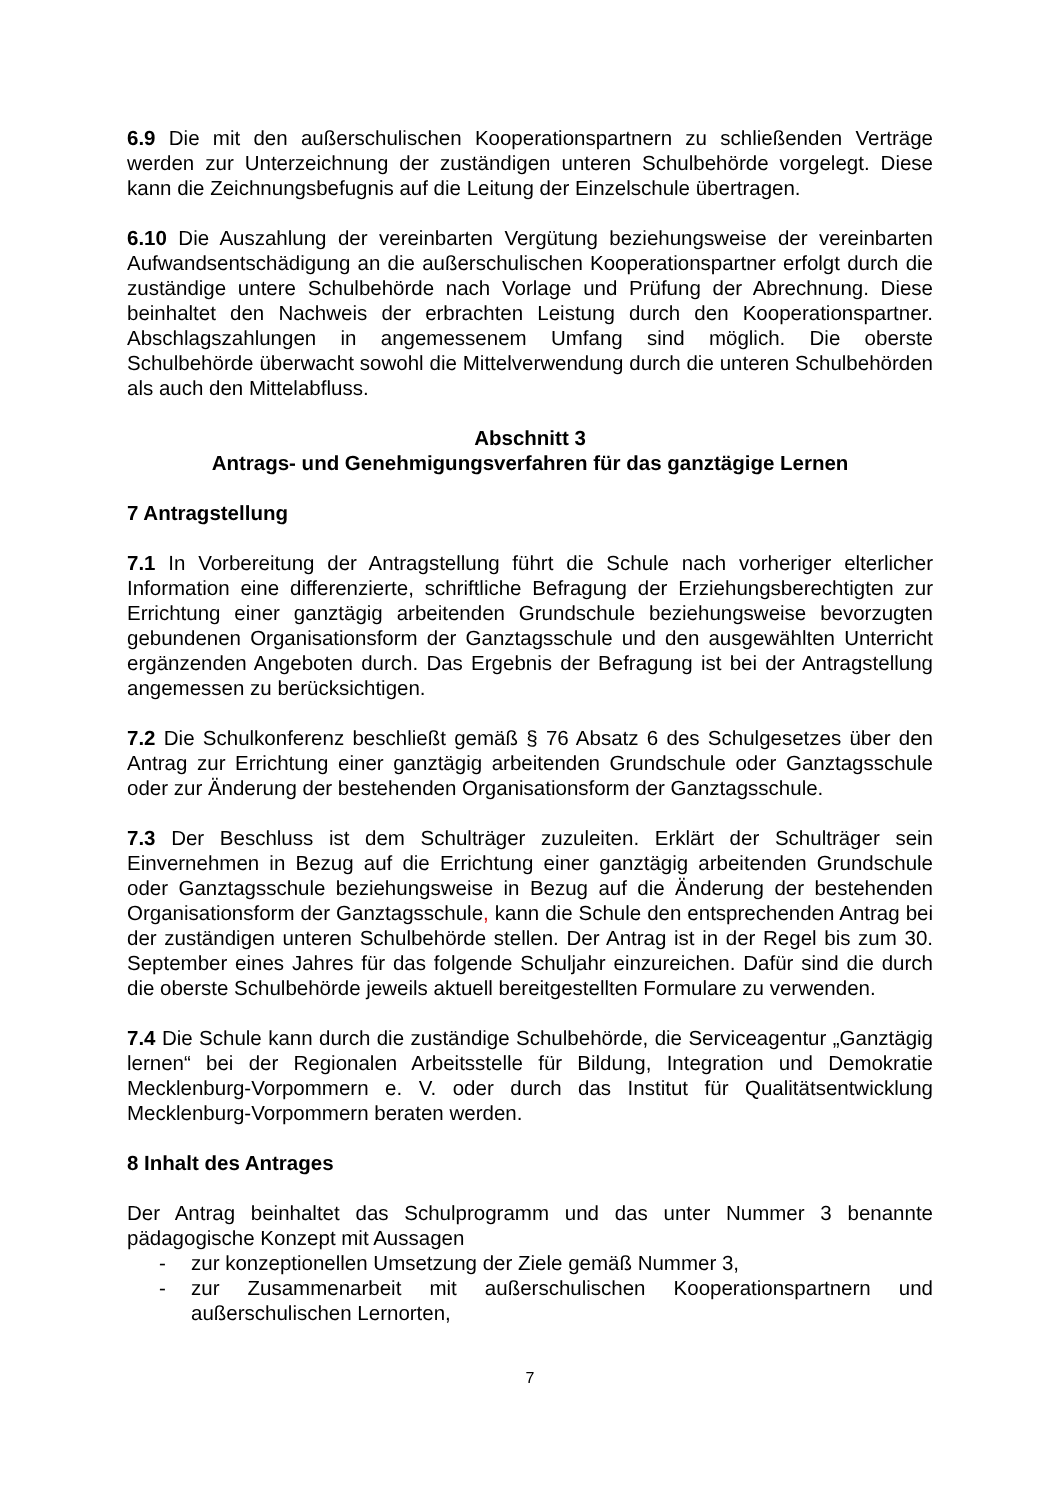6.9 Die mit den außerschulischen Kooperationspartnern zu schließenden Verträge werden zur Unterzeichnung der zuständigen unteren Schulbehörde vorgelegt. Diese kann die Zeichnungsbefugnis auf die Leitung der Einzelschule übertragen.
6.10 Die Auszahlung der vereinbarten Vergütung beziehungsweise der vereinbarten Aufwandsentschädigung an die außerschulischen Kooperationspartner erfolgt durch die zuständige untere Schulbehörde nach Vorlage und Prüfung der Abrechnung. Diese beinhaltet den Nachweis der erbrachten Leistung durch den Kooperationspartner. Abschlagszahlungen in angemessenem Umfang sind möglich. Die oberste Schulbehörde überwacht sowohl die Mittelverwendung durch die unteren Schulbehörden als auch den Mittelabfluss.
Abschnitt 3
Antrags- und Genehmigungsverfahren für das ganztägige Lernen
7 Antragstellung
7.1 In Vorbereitung der Antragstellung führt die Schule nach vorheriger elterlicher Information eine differenzierte, schriftliche Befragung der Erziehungsberechtigten zur Errichtung einer ganztägig arbeitenden Grundschule beziehungsweise bevorzugten gebundenen Organisationsform der Ganztagsschule und den ausgewählten Unterricht ergänzenden Angeboten durch. Das Ergebnis der Befragung ist bei der Antragstellung angemessen zu berücksichtigen.
7.2 Die Schulkonferenz beschließt gemäß § 76 Absatz 6 des Schulgesetzes über den Antrag zur Errichtung einer ganztägig arbeitenden Grundschule oder Ganztagsschule oder zur Änderung der bestehenden Organisationsform der Ganztagsschule.
7.3 Der Beschluss ist dem Schulträger zuzuleiten. Erklärt der Schulträger sein Einvernehmen in Bezug auf die Errichtung einer ganztägig arbeitenden Grundschule oder Ganztagsschule beziehungsweise in Bezug auf die Änderung der bestehenden Organisationsform der Ganztagsschule, kann die Schule den entsprechenden Antrag bei der zuständigen unteren Schulbehörde stellen. Der Antrag ist in der Regel bis zum 30. September eines Jahres für das folgende Schuljahr einzureichen. Dafür sind die durch die oberste Schulbehörde jeweils aktuell bereitgestellten Formulare zu verwenden.
7.4 Die Schule kann durch die zuständige Schulbehörde, die Serviceagentur „Ganztägig lernen“ bei der Regionalen Arbeitsstelle für Bildung, Integration und Demokratie Mecklenburg-Vorpommern e. V. oder durch das Institut für Qualitätsentwicklung Mecklenburg-Vorpommern beraten werden.
8 Inhalt des Antrages
Der Antrag beinhaltet das Schulprogramm und das unter Nummer 3 benannte pädagogische Konzept mit Aussagen
- zur konzeptionellen Umsetzung der Ziele gemäß Nummer 3,
- zur Zusammenarbeit mit außerschulischen Kooperationspartnern und außerschulischen Lernorten,
7